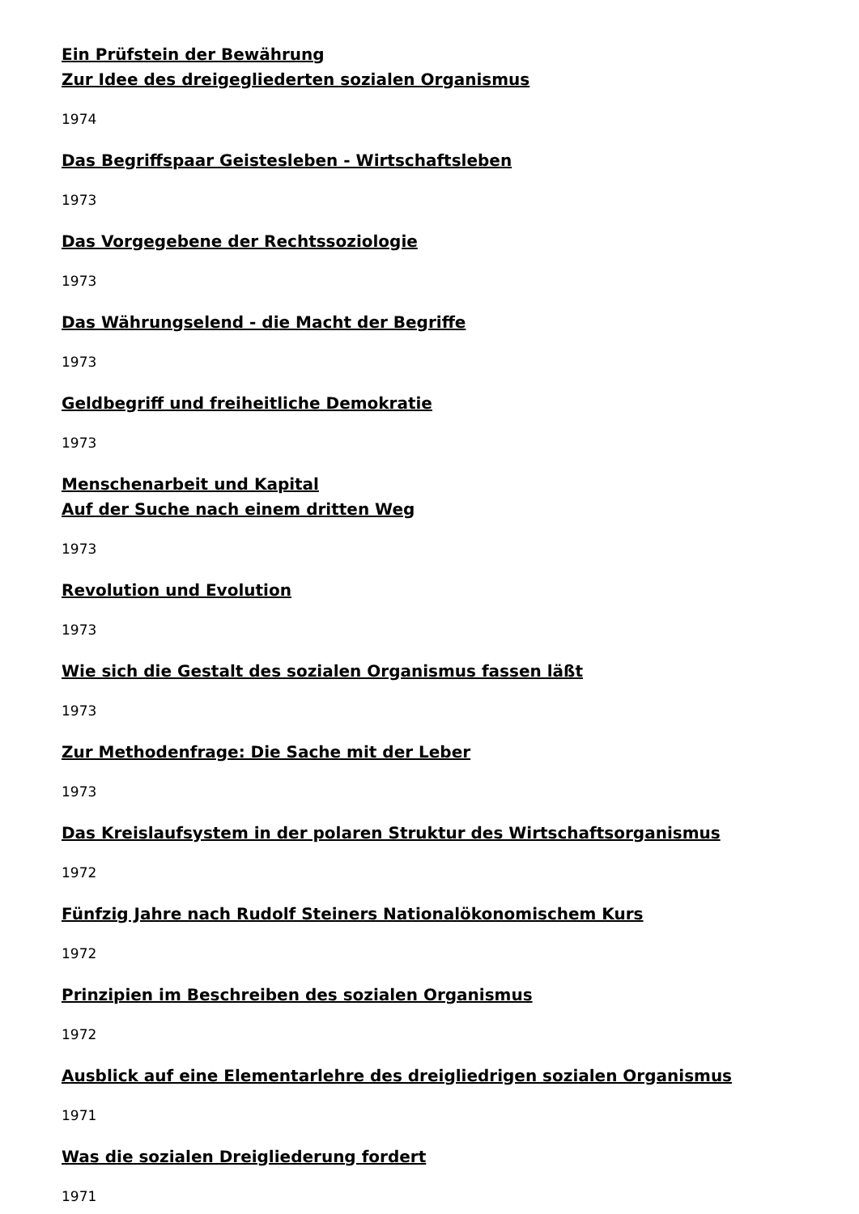Ein Prüfstein der Bewährung
Zur Idee des dreigegliederten sozialen Organismus
1974
Das Begriffspaar Geistesleben - Wirtschaftsleben
1973
Das Vorgegebene der Rechtssoziologie
1973
Das Währungselend - die Macht der Begriffe
1973
Geldbegriff und freiheitliche Demokratie
1973
Menschenarbeit und Kapital
Auf der Suche nach einem dritten Weg
1973
Revolution und Evolution
1973
Wie sich die Gestalt des sozialen Organismus fassen läßt
1973
Zur Methodenfrage: Die Sache mit der Leber
1973
Das Kreislaufsystem in der polaren Struktur des Wirtschaftsorganismus
1972
Fünfzig Jahre nach Rudolf Steiners Nationalökonomischem Kurs
1972
Prinzipien im Beschreiben des sozialen Organismus
1972
Ausblick auf eine Elementarlehre des dreigliedrigen sozialen Organismus
1971
Was die sozialen Dreigliederung fordert
1971